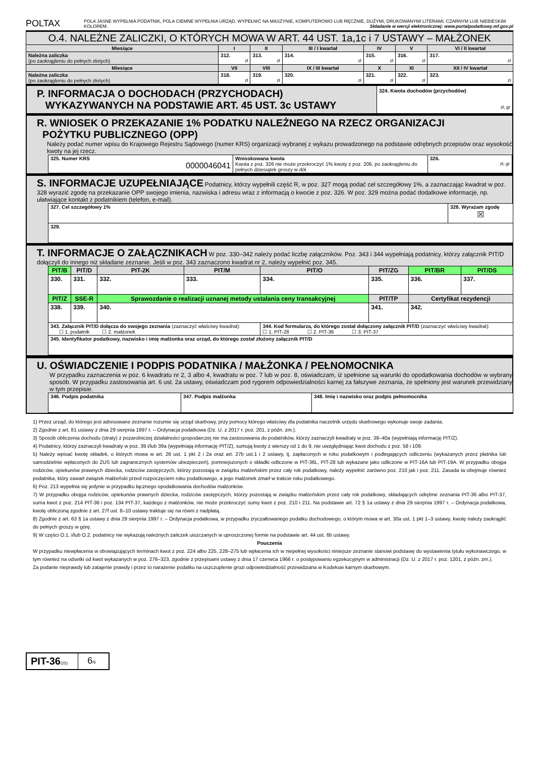POLTAX
POLA JASNE WYPEŁNIA PODATNIK, POLA CIEMNE WYPEŁNIA URZĄD. WYPEŁNIĆ NA MASZYNIE, KOMPUTEROWO LUB RĘCZNIE, DUŻYMI, DRUKOWANYMI LITERAMI, CZARNYM LUB NIEBIESKIM KOLOREM. Składanie w wersji elektronicznej: www.portalpodatkowy.mf.gov.pl
| O.4. NALEŻNE ZALICZKI, O KTÓRYCH MOWA W ART. 44 UST. 1a,1c i 7 USTAWY – MAŁŻONEK | | | | | | |
| --- | --- | --- | --- | --- | --- | --- |
| Miesiące | I | II | III / I kwartał | IV | V | VI / II kwartał |
| Należna zaliczka (po zaokrągleniu do pełnych złotych) | 312. zł | 313. zł | 314. zł | 315. zł | 316. zł | 317. zł |
| Miesiące | VII | VIII | IX / III kwartał | X | XI | XII / IV kwartał |
| Należna zaliczka (po zaokrągleniu do pełnych złotych) | 318. zł | 319. zł | 320. zł | 321. zł | 322. zł | 323. zł |
P. INFORMACJA O DOCHODACH (PRZYCHODACH)
WYKAZYWANYCH NA PODSTAWIE ART. 45 UST. 3c USTAWY
324. Kwota dochodów (przychodów)
zł, gr
R. WNIOSEK O PRZEKAZANIE 1% PODATKU NALEŻNEGO NA RZECZ ORGANIZACJI
POŻYTKU PUBLICZNEGO (OPP)
Należy podać numer wpisu do Krajowego Rejestru Sądowego (numer KRS) organizacji wybranej z wykazu prowadzonego na podstawie odrębnych przepisów oraz wysokość kwoty na jej rzecz.
| 325. Numer KRS 0000046041 | Wnioskowana kwota Kwota z poz. 326 nie może przekroczyć 1% kwoty z poz. 206, po zaokrągleniu do pełnych dziesiątek groszy w dół. | 326. zł, gr |
S. INFORMACJE UZUPEŁNIAJĄCE Podatnicy, którzy wypełnili część R, w poz. 327 mogą podać cel szczegółowy 1%, a zaznaczając kwadrat w poz. 328 wyrazić zgodę na przekazanie OPP swojego imienia, nazwiska i adresu wraz z informacją o kwocie z poz. 326. W poz. 329 można podać dodatkowe informacje, np. ułatwiające kontakt z podatnikiem (telefon, e-mail).
| 327. Cel szczegółowy 1% | 328. Wyrażam zgodę ☒ |
| 329. | |
T. INFORMACJE O ZAŁĄCZNIKACH W poz. 330–342 należy podać liczbę załączników. Poz. 343 i 344 wypełniają podatnicy, którzy załącznik PIT/D dołączyli do innego niż składane zeznanie. Jeśli w poz. 343 zaznaczono kwadrat nr 2, należy wypełnić poz. 345.
| PIT/B | PIT/D | PIT-2K | PIT/M | PIT/O | PIT/ZG | PIT/BR | PIT/DS |
| --- | --- | --- | --- | --- | --- | --- | --- |
| 330. | 331. | 332. | 333. | 334. | 335. | 336. | 337. |
| PIT/Z | SSE-R | Sprawozdanie o realizacji uznanej metody ustalania ceny transakcyjnej | | | PIT/TP | Certyfikat rezydencji | |
| 338. | 339. | 340. | | | 341. | 342. | |
| 343. Załącznik PIT/D dołącza do swojego zeznania (zaznaczyć właściwy kwadrat): ☐ 1. podatnik ☐ 2. małżonek | | | | 344. Kod formularza, do którego został dołączony załącznik PIT/D (zaznaczyć właściwy kwadrat): ☐ 1. PIT-28 ☐ 2. PIT-36 ☐ 3. PIT-37 | | | |
| 345. Identyfikator podatkowy, nazwisko i imię małżonka oraz urząd, do którego został złożony załącznik PIT/D | | | | | | | |
U. OŚWIADCZENIE I PODPIS PODATNIKA / MAŁŻONKA / PEŁNOMOCNIKA
W przypadku zaznaczenia w poz. 6 kwadratu nr 2, 3 albo 4, kwadratu w poz. 7 lub w poz. 8, oświadczam, iż spełnione są warunki do opodatkowania dochodów w wybrany sposób. W przypadku zastosowania art. 6 ust. 2a ustawy, oświadczam pod rygorem odpowiedzialności karnej za fałszywe zeznania, że spełniony jest warunek przewidziany w tym przepisie.
| 346. Podpis podatnika | 347. Podpis małżonka | 348. Imię i nazwisko oraz podpis pełnomocnika |
1) Przez urząd, do którego jest adresowane zeznanie rozumie się urząd skarbowy, przy pomocy którego właściwy dla podatnika naczelnik urzędu skarbowego wykonuje swoje zadania.
2) Zgodnie z art. 81 ustawy z dnia 29 sierpnia 1997 r. – Ordynacja podatkowa (Dz. U. z 2017 r. poz. 201, z późn. zm.).
3) Sposób obliczenia dochodu (straty) z pozarolniczej działalności gospodarczej nie ma zastosowania do podatników, którzy zaznaczyli kwadraty w poz. 39–40a (wypełniają informację PIT/Z).
4) Podatnicy, którzy zaznaczyli kwadraty w poz. 39 i/lub 39a (wypełniają informację PIT/Z), sumują kwoty z wierszy od 1 do 9, nie uwzględniając kwot dochodu z poz. 58 i 109.
5) Należy wpisać kwotę składek, o których mowa w art. 26 ust. 1 pkt 2 i 2a oraz art. 27b ust.1 i 2 ustawy, tj. zapłaconych w roku podatkowym i podlegających odliczeniu (wykazanych przez płatnika lub samodzielnie wpłaconych do ZUS lub zagranicznych systemów ubezpieczeń), pomniejszonych o składki odliczone w PIT-36L, PIT-28 lub wykazane jako odliczone w PIT-16A lub PIT-19A. W przypadku obojga rodziców, opiekunów prawnych dziecka, rodziców zastępczych, którzy pozostają w związku małżeńskim przez cały rok podatkowy, należy wypełnić zarówno poz. 210 jak i poz. 211. Zasada ta obejmuje również podatnika, który zawarł związek małżeński przed rozpoczęciem roku podatkowego, a jego małżonek zmarł w trakcie roku podatkowego.
6) Poz. 213 wypełnia się jedynie w przypadku łącznego opodatkowania dochodów małżonków.
7) W przypadku obojga rodziców, opiekunów prawnych dziecka, rodziców zastępczych, którzy pozostają w związku małżeńskim przez cały rok podatkowy, składających odrębne zeznania PIT-36 albo PIT-37, suma kwot z poz. 214 PIT-36 i poz. 134 PIT-37, każdego z małżonków, nie może przekroczyć sumy kwot z poz. 210 i 211. Na podstawie art. 72 § 1a ustawy z dnia 29 sierpnia 1997 r. – Ordynacja podatkowa, kwotę obliczoną zgodnie z art. 27f ust. 8–10 ustawy traktuje się na równi z nadpłatą.
8) Zgodnie z art. 63 § 1a ustawy z dnia 29 sierpnia 1997 r. – Ordynacja podatkowa, w przypadku zryczałtowanego podatku dochodowego, o którym mowa w art. 30a ust. 1 pkt 1–3 ustawy, kwotę należy zaokrąglić do pełnych groszy w górę.
9) W części O.1. i/lub O.2. podatnicy nie wykazują należnych zaliczek uiszczanych w uproszczonej formie na podstawie art. 44 ust. 6b ustawy.
Pouczenia
W przypadku niewpłacenia w obowiązujących terminach kwot z poz. 224 albo 225, 228–275 lub wpłacenia ich w niepełnej wysokości niniejsze zeznanie stanowi podstawę do wystawienia tytułu wykonawczego, w tym również na odsetki od kwot wykazanych w poz. 276–323, zgodnie z przepisami ustawy z dnia 17 czerwca 1966 r. o postępowaniu egzekucyjnym w administracji (Dz. U. z 2017 r. poz. 1201, z późn. zm.).
Za podanie nieprawdy lub zatajenie prawdy i przez to narażenie podatku na uszczuplenie grozi odpowiedzialność przewidziana w Kodeksie karnym skarbowym.
| PIT-36 (25) | 6 /6 |